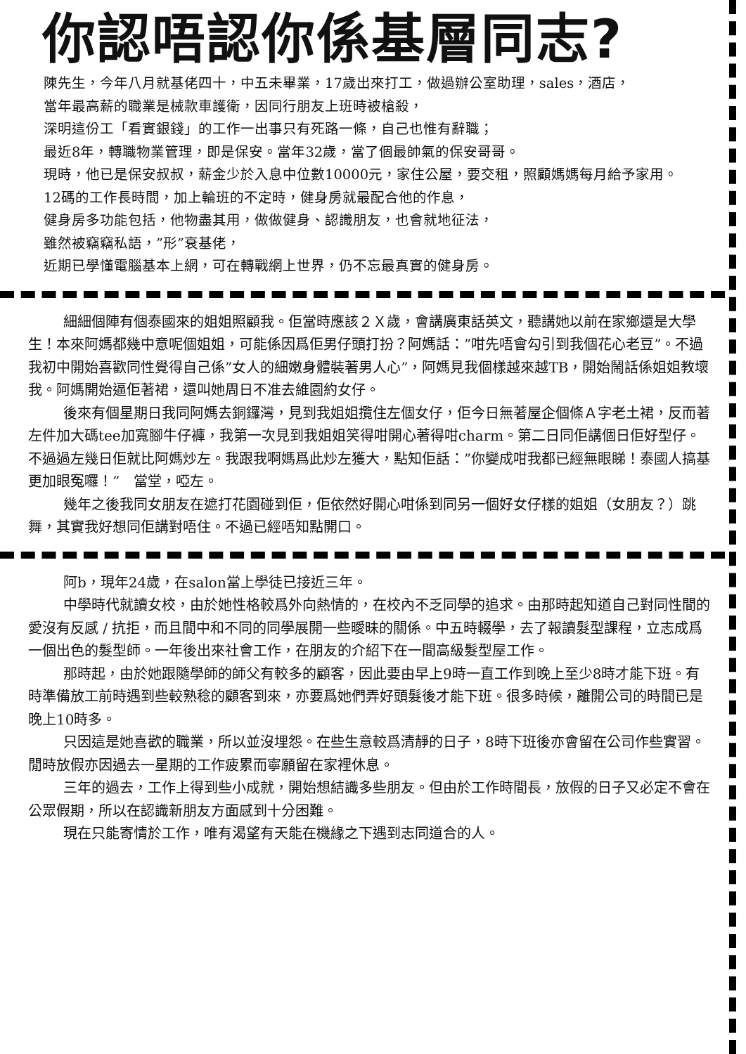你認唔認你係基層同志?
陳先生，今年八月就基佬四十，中五未畢業，17歲出來打工，做過辦公室助理，sales，酒店，
當年最高薪的職業是械款車護衛，因同行朋友上班時被槍殺，
深明這份工「看實銀錢」的工作一出事只有死路一條，自己也惟有辭職；
最近8年，轉職物業管理，即是保安。當年32歲，當了個最帥氣的保安哥哥。
現時，他已是保安叔叔，薪金少於入息中位數10000元，家住公屋，要交租，照顧媽媽每月給予家用。
12碼的工作長時間，加上輪班的不定時，健身房就最配合他的作息，
健身房多功能包括，他物盡其用，做做健身、認識朋友，也會就地征法，
雖然被竊竊私語，”形”衰基佬，
近期已學懂電腦基本上網，可在轉戰網上世界，仍不忘最真實的健身房。
細細個陣有個泰國來的姐姐照顧我。佢當時應該２Ｘ歲，會講廣東話英文，聽講她以前在家鄉還是大學生！本來阿媽都幾中意呢個姐姐，可能係因爲佢男仔頭打扮？阿媽話：”咁先唔會勾引到我個花心老豆”。不過我初中開始喜歡同性覺得自己係”女人的細嫩身體裝著男人心”，阿媽見我個樣越來越TB，開始鬧話係姐姐教壞我。阿媽開始逼佢著裙，還叫她周日不准去維園約女仔。
後來有個星期日我同阿媽去銅鑼灣，見到我姐姐攬住左個女仔，佢今日無著屋企個條Ａ字老土裙，反而著左件加大碼tee加寬腳牛仔褲，我第一次見到我姐姐笑得咁開心著得咁charm。第二日同佢講個日佢好型仔。不過過左幾日佢就比阿媽炒左。我跟我啊媽爲此炒左獲大，點知佢話：”你變成咁我都已經無眼睇！泰國人搞基更加眼冤囉！”　當堂，啞左。
幾年之後我同女朋友在遮打花園碰到佢，佢依然好開心咁係到同另一個好女仔樣的姐姐（女朋友？）跳舞，其實我好想同佢講對唔住。不過已經唔知點開口。
阿b，現年24歲，在salon當上學徒已接近三年。
中學時代就讀女校，由於她性格較爲外向熱情的，在校內不乏同學的追求。由那時起知道自己對同性間的愛沒有反感 / 抗拒，而且間中和不同的同學展開一些曖昧的關係。中五時輟學，去了報讀髮型課程，立志成爲一個出色的髮型師。一年後出來社會工作，在朋友的介紹下在一間高級髮型屋工作。
那時起，由於她跟隨學師的師父有較多的顧客，因此要由早上9時一直工作到晚上至少8時才能下班。有時準備放工前時遇到些較熟稔的顧客到來，亦要爲她們弄好頭髮後才能下班。很多時候，離開公司的時間已是晚上10時多。
只因這是她喜歡的職業，所以並沒埋怨。在些生意較爲清靜的日子，8時下班後亦會留在公司作些實習。閒時放假亦因過去一星期的工作疲累而寧願留在家裡休息。
三年的過去，工作上得到些小成就，開始想結識多些朋友。但由於工作時間長，放假的日子又必定不會在公眾假期，所以在認識新朋友方面感到十分困難。
現在只能寄情於工作，唯有渴望有天能在機緣之下遇到志同道合的人。